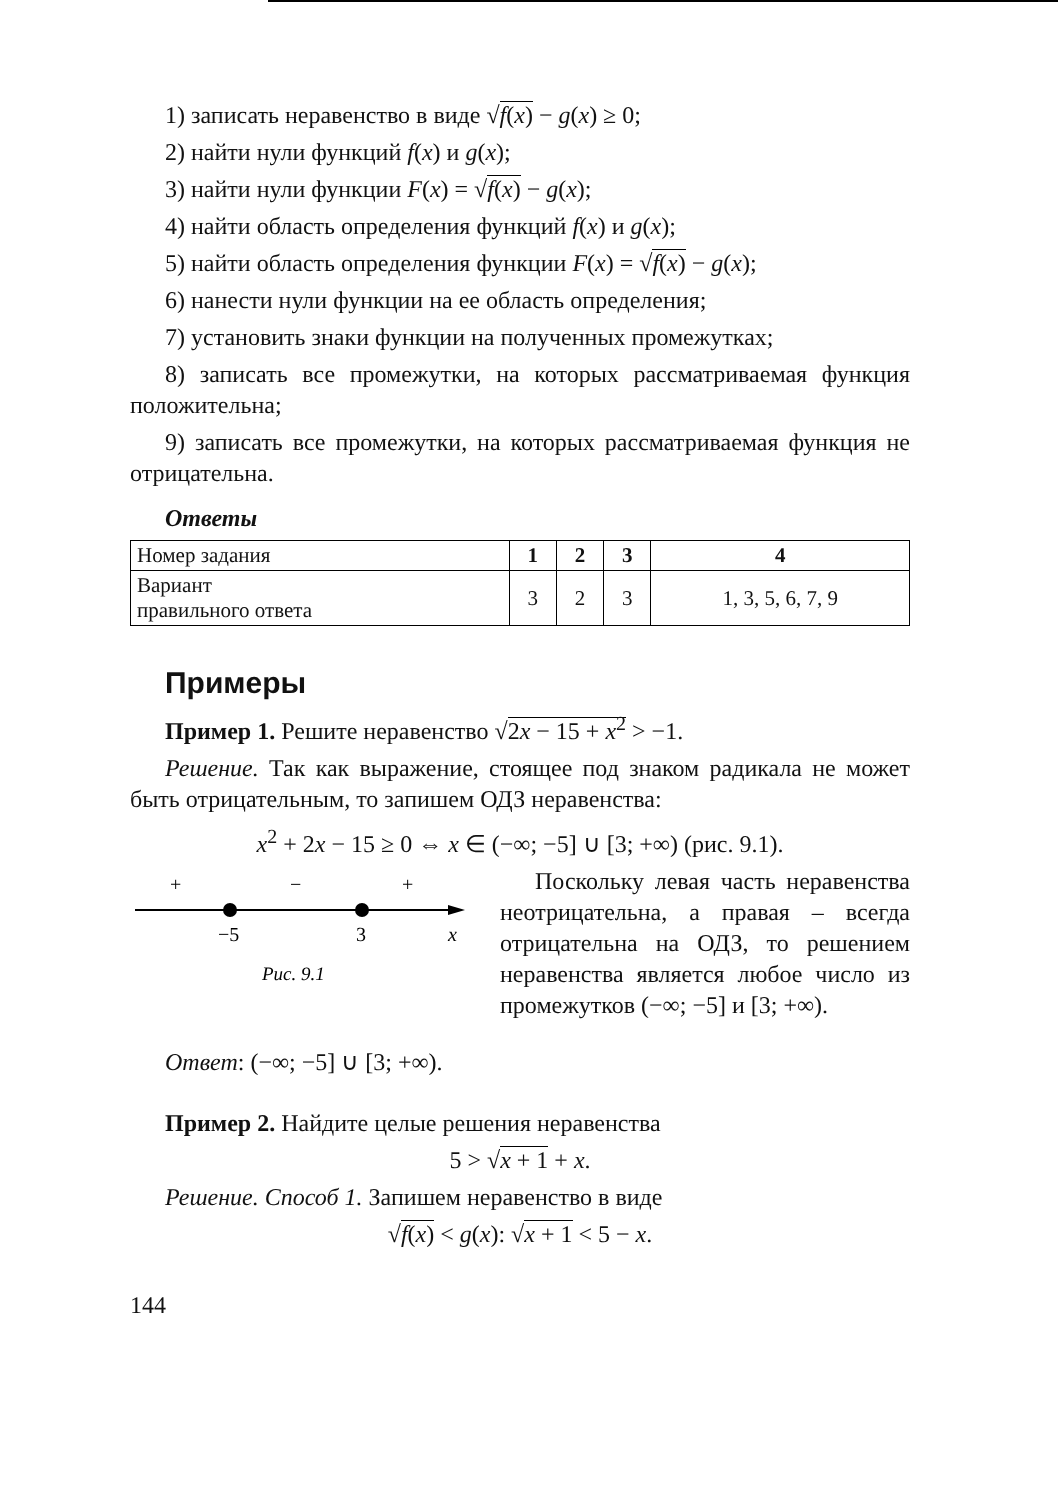1) записать неравенство в виде √f(x) − g(x) ≥ 0;
2) найти нули функций f(x) и g(x);
3) найти нули функции F(x) = √f(x) − g(x);
4) найти область определения функций f(x) и g(x);
5) найти область определения функции F(x) = √f(x) − g(x);
6) нанести нули функции на ее область определения;
7) установить знаки функции на полученных промежутках;
8) записать все промежутки, на которых рассматриваемая функция положительна;
9) записать все промежутки, на которых рассматриваемая функция не отрицательна.
Ответы
| Номер задания | 1 | 2 | 3 | 4 |
| Вариант правильного ответа | 3 | 2 | 3 | 1, 3, 5, 6, 7, 9 |
Примеры
Пример 1. Решите неравенство √2x − 15 + x<sup>2</sup> > −1.
Решение. Так как выражение, стоящее под знаком радикала не может быть отрицательным, то запишем ОДЗ неравенства:
x<sup>2</sup> + 2x − 15 ≥ 0 ⇔ x ∈ (−∞; −5] ∪ [3; +∞) (рис. 9.1).
+
−
+
−5
3
x
Рис. 9.1
Поскольку левая часть неравенства неотрицательна, а правая – всегда отрицательна на ОДЗ, то решением неравенства является любое число из промежутков (−∞; −5] и [3; +∞).
Ответ: (−∞; −5] ∪ [3; +∞).
Пример 2. Найдите целые решения неравенства
5 > √x + 1 + x.
Решение. Способ 1. Запишем неравенство в виде
√f(x) < g(x): √x + 1 < 5 − x.
144